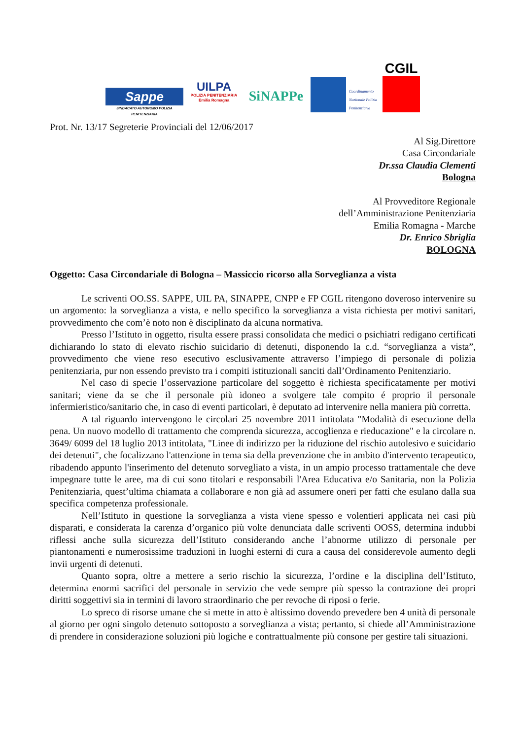Sappe
SINDACATO AUTONOMO POLIZIA PENITENZIARIA
UILPA
POLIZIA PENITENZIARIA Emilia Romagna
SiNAPPe
Coordinamento Nazionale Polizia Penitenziaria
CGIL
Prot. Nr. 13/17 Segreterie Provinciali del 12/06/2017
Al Sig.Direttore
Casa Circondariale
Dr.ssa Claudia Clementi
Bologna
Al Provveditore Regionale
dell’Amministrazione Penitenziaria
Emilia Romagna - Marche
Dr. Enrico Sbriglia
BOLOGNA
Oggetto: Casa Circondariale di Bologna – Massiccio ricorso alla Sorveglianza a vista
Le scriventi OO.SS. SAPPE, UIL PA, SINAPPE, CNPP e FP CGIL ritengono doveroso intervenire su un argomento: la sorveglianza a vista, e nello specifico la sorveglianza a vista richiesta per motivi sanitari, provvedimento che com’è noto non è disciplinato da alcuna normativa.
Presso l’Istituto in oggetto, risulta essere prassi consolidata che medici o psichiatri redigano certificati dichiarando lo stato di elevato rischio suicidario di detenuti, disponendo la c.d. “sorveglianza a vista”, provvedimento che viene reso esecutivo esclusivamente attraverso l’impiego di personale di polizia penitenziaria, pur non essendo previsto tra i compiti istituzionali sanciti dall’Ordinamento Penitenziario.
Nel caso di specie l’osservazione particolare del soggetto è richiesta specificatamente per motivi sanitari; viene da se che il personale più idoneo a svolgere tale compito é proprio il personale infermieristico/sanitario che, in caso di eventi particolari, è deputato ad intervenire nella maniera più corretta.
A tal riguardo intervengono le circolari 25 novembre 2011 intitolata "Modalità di esecuzione della pena. Un nuovo modello di trattamento che comprenda sicurezza, accoglienza e rieducazione" e la circolare n. 3649/ 6099 del 18 luglio 2013 intitolata, "Linee di indirizzo per la riduzione del rischio autolesivo e suicidario dei detenuti", che focalizzano l'attenzione in tema sia della prevenzione che in ambito d'intervento terapeutico, ribadendo appunto l'inserimento del detenuto sorvegliato a vista, in un ampio processo trattamentale che deve impegnare tutte le aree, ma di cui sono titolari e responsabili l'Area Educativa e/o Sanitaria, non la Polizia Penitenziaria, quest’ultima chiamata a collaborare e non già ad assumere oneri per fatti che esulano dalla sua specifica competenza professionale.
Nell’Istituto in questione la sorveglianza a vista viene spesso e volentieri applicata nei casi più disparati, e considerata la carenza d’organico più volte denunciata dalle scriventi OOSS, determina indubbi riflessi anche sulla sicurezza dell’Istituto considerando anche l’abnorme utilizzo di personale per piantonamenti e numerosissime traduzioni in luoghi esterni di cura a causa del considerevole aumento degli invii urgenti di detenuti.
Quanto sopra, oltre a mettere a serio rischio la sicurezza, l’ordine e la disciplina dell’Istituto, determina enormi sacrifici del personale in servizio che vede sempre più spesso la contrazione dei propri diritti soggettivi sia in termini di lavoro straordinario che per revoche di riposi o ferie.
Lo spreco di risorse umane che si mette in atto è altissimo dovendo prevedere ben 4 unità di personale al giorno per ogni singolo detenuto sottoposto a sorveglianza a vista; pertanto, si chiede all’Amministrazione di prendere in considerazione soluzioni più logiche e contrattualmente più consone per gestire tali situazioni.